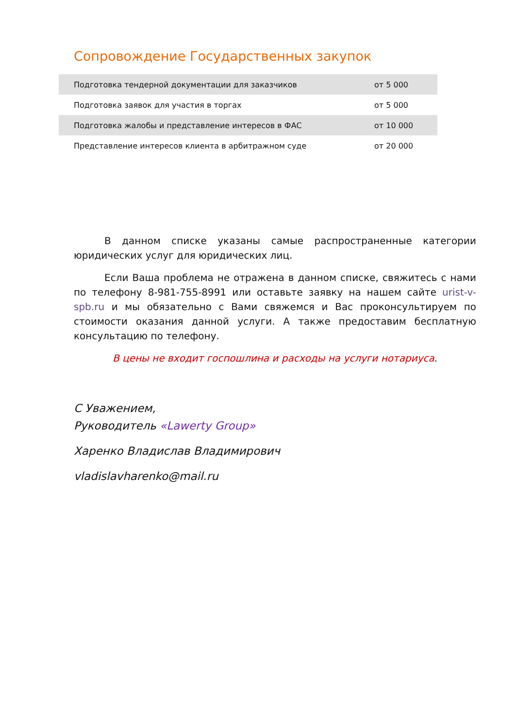Сопровождение Государственных закупок
| Подготовка тендерной документации для заказчиков | от 5 000 |
| Подготовка заявок для участия в торгах | от 5 000 |
| Подготовка жалобы и представление интересов в ФАС | от 10 000 |
| Представление интересов клиента в арбитражном суде | от 20 000 |
В данном списке указаны самые распространенные категории юридических услуг для юридических лиц.
Если Ваша проблема не отражена в данном списке, свяжитесь с нами по телефону 8-981-755-8991 или оставьте заявку на нашем сайте urist-v-spb.ru и мы обязательно с Вами свяжемся и Вас проконсультируем по стоимости оказания данной услуги. А также предоставим бесплатную консультацию по телефону.
В цены не входит госпошлина и расходы на услуги нотариуса.
С Уважением,
Руководитель «Lawerty Group»
Харенко Владислав Владимирович
vladislavharenko@mail.ru